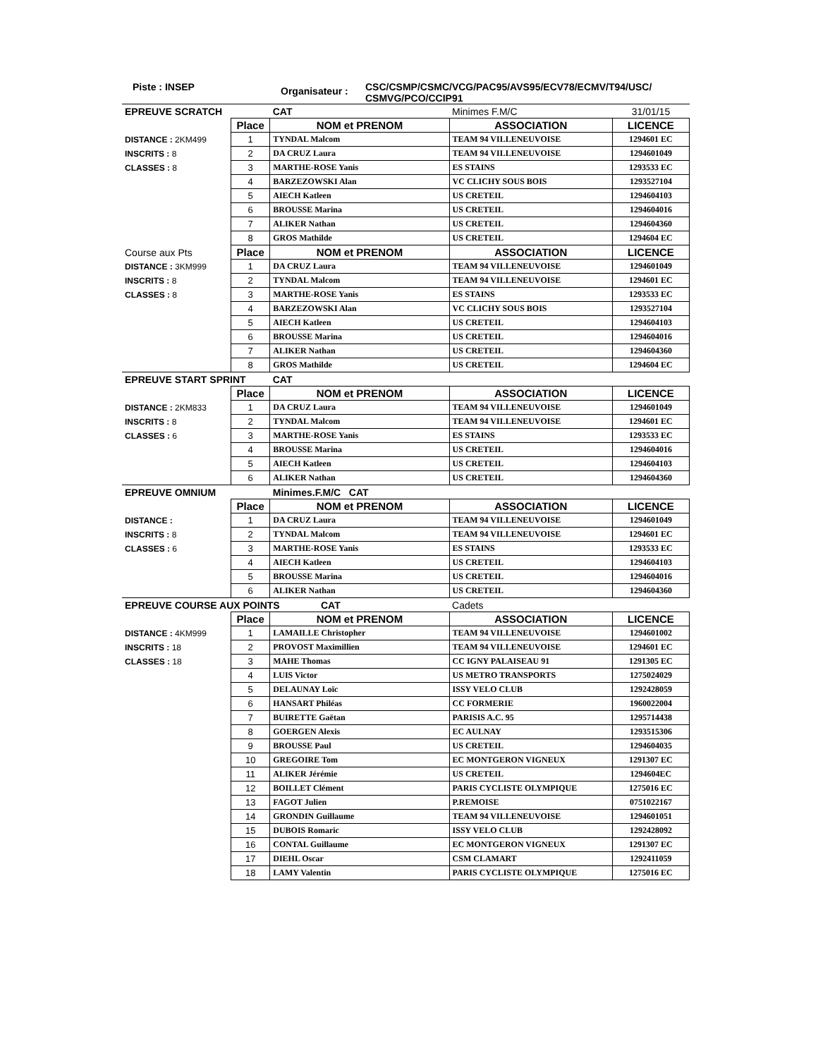Piste : INSEP
Organisateur :
CSC/CSMP/CSMC/VCG/PAC95/AVS95/ECV78/ECMV/T94/USC/
CSMVG/PCO/CCIP91
| EPREUVE SCRATCH | | CAT | Minimes F.M/C | 31/01/15 |
| | Place | NOM et PRENOM | ASSOCIATION | LICENCE |
| DISTANCE : 2KM499 | 1 | TYNDAL Malcom | TEAM 94 VILLENEUVOISE | 1294601 EC |
| INSCRITS : 8 | 2 | DA CRUZ Laura | TEAM 94 VILLENEUVOISE | 1294601049 |
| CLASSES : 8 | 3 | MARTHE-ROSE Yanis | ES STAINS | 1293533 EC |
| | 4 | BARZEZOWSKI Alan | VC CLICHY SOUS BOIS | 1293527104 |
| | 5 | AIECH Katleen | US CRETEIL | 1294604103 |
| | 6 | BROUSSE Marina | US CRETEIL | 1294604016 |
| | 7 | ALIKER Nathan | US CRETEIL | 1294604360 |
| | 8 | GROS Mathilde | US CRETEIL | 1294604 EC |
| Course aux Pts | Place | NOM et PRENOM | ASSOCIATION | LICENCE |
| DISTANCE : 3KM999 | 1 | DA CRUZ Laura | TEAM 94 VILLENEUVOISE | 1294601049 |
| INSCRITS : 8 | 2 | TYNDAL Malcom | TEAM 94 VILLENEUVOISE | 1294601 EC |
| CLASSES : 8 | 3 | MARTHE-ROSE Yanis | ES STAINS | 1293533 EC |
| | 4 | BARZEZOWSKI Alan | VC CLICHY SOUS BOIS | 1293527104 |
| | 5 | AIECH Katleen | US CRETEIL | 1294604103 |
| | 6 | BROUSSE Marina | US CRETEIL | 1294604016 |
| | 7 | ALIKER Nathan | US CRETEIL | 1294604360 |
| | 8 | GROS Mathilde | US CRETEIL | 1294604 EC |
| EPREUVE START SPRINT | | CAT | | |
| | Place | NOM et PRENOM | ASSOCIATION | LICENCE |
| DISTANCE : 2KM833 | 1 | DA CRUZ Laura | TEAM 94 VILLENEUVOISE | 1294601049 |
| INSCRITS : 8 | 2 | TYNDAL Malcom | TEAM 94 VILLENEUVOISE | 1294601 EC |
| CLASSES : 6 | 3 | MARTHE-ROSE Yanis | ES STAINS | 1293533 EC |
| | 4 | BROUSSE Marina | US CRETEIL | 1294604016 |
| | 5 | AIECH Katleen | US CRETEIL | 1294604103 |
| | 6 | ALIKER Nathan | US CRETEIL | 1294604360 |
| EPREUVE OMNIUM | | Minimes.F.M/C CAT | | |
| | Place | NOM et PRENOM | ASSOCIATION | LICENCE |
| DISTANCE : | 1 | DA CRUZ Laura | TEAM 94 VILLENEUVOISE | 1294601049 |
| INSCRITS : 8 | 2 | TYNDAL Malcom | TEAM 94 VILLENEUVOISE | 1294601 EC |
| CLASSES : 6 | 3 | MARTHE-ROSE Yanis | ES STAINS | 1293533 EC |
| | 4 | AIECH Katleen | US CRETEIL | 1294604103 |
| | 5 | BROUSSE Marina | US CRETEIL | 1294604016 |
| | 6 | ALIKER Nathan | US CRETEIL | 1294604360 |
| EPREUVE COURSE AUX POINTS CAT | | | Cadets | |
| | Place | NOM et PRENOM | ASSOCIATION | LICENCE |
| DISTANCE : 4KM999 | 1 | LAMAILLE Christopher | TEAM 94 VILLENEUVOISE | 1294601002 |
| INSCRITS : 18 | 2 | PROVOST Maximillien | TEAM 94 VILLENEUVOISE | 1294601 EC |
| CLASSES : 18 | 3 | MAHE Thomas | CC IGNY PALAISEAU 91 | 1291305 EC |
| | 4 | LUIS Victor | US METRO TRANSPORTS | 1275024029 |
| | 5 | DELAUNAY Loïc | ISSY VELO CLUB | 1292428059 |
| | 6 | HANSART Philéas | CC FORMERIE | 1960022004 |
| | 7 | BUIRETTE Gaëtan | PARISIS A.C. 95 | 1295714438 |
| | 8 | GOERGEN Alexis | EC AULNAY | 1293515306 |
| | 9 | BROUSSE Paul | US CRETEIL | 1294604035 |
| | 10 | GREGOIRE Tom | EC MONTGERON VIGNEUX | 1291307 EC |
| | 11 | ALIKER Jérémie | US CRETEIL | 1294604EC |
| | 12 | BOILLET Clément | PARIS CYCLISTE OLYMPIQUE | 1275016 EC |
| | 13 | FAGOT Julien | P.REMOISE | 0751022167 |
| | 14 | GRONDIN Guillaume | TEAM 94 VILLENEUVOISE | 1294601051 |
| | 15 | DUBOIS Romaric | ISSY VELO CLUB | 1292428092 |
| | 16 | CONTAL Guillaume | EC MONTGERON VIGNEUX | 1291307 EC |
| | 17 | DIEHL Oscar | CSM CLAMART | 1292411059 |
| | 18 | LAMY Valentin | PARIS CYCLISTE OLYMPIQUE | 1275016 EC |